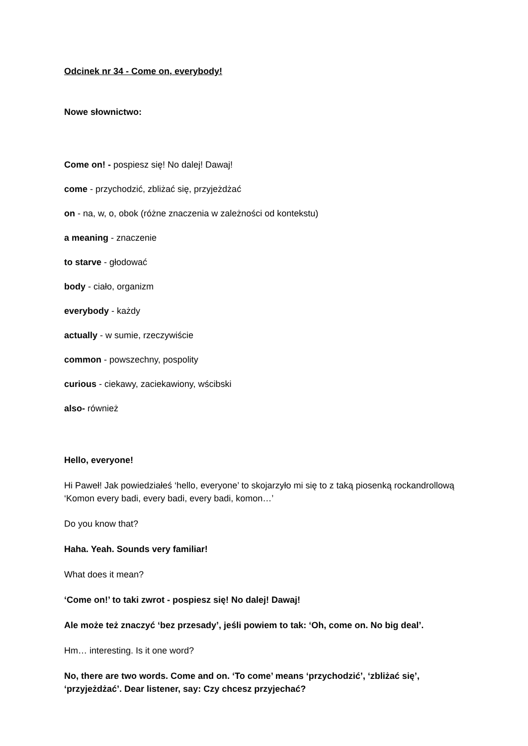Odcinek nr 34 - Come on, everybody!
Nowe słownictwo:
Come on! - pospiesz się! No dalej! Dawaj!
come - przychodzić, zbliżać się, przyjeżdżać
on - na, w, o, obok (różne znaczenia w zależności od kontekstu)
a meaning - znaczenie
to starve - głodować
body - ciało, organizm
everybody - każdy
actually - w sumie, rzeczywiście
common - powszechny, pospolity
curious - ciekawy, zaciekawiony, wścibski
also- również
Hello, everyone!
Hi Paweł! Jak powiedziałeś ‘hello, everyone’ to skojarzyło mi się to z taką piosenką rockandrollową ‘Komon every badi, every badi, every badi, komon…’
Do you know that?
Haha. Yeah. Sounds very familiar!
What does it mean?
‘Come on!’ to taki zwrot - pospiesz się! No dalej! Dawaj!
Ale może też znaczyć ‘bez przesady’, jeśli powiem to tak: ‘Oh, come on. No big deal’.
Hm… interesting. Is it one word?
No, there are two words. Come and on. ‘To come’ means ‘przychodzić’, ‘zbliżać się’, ‘przyjeżdżać’. Dear listener, say: Czy chcesz przyjechać?